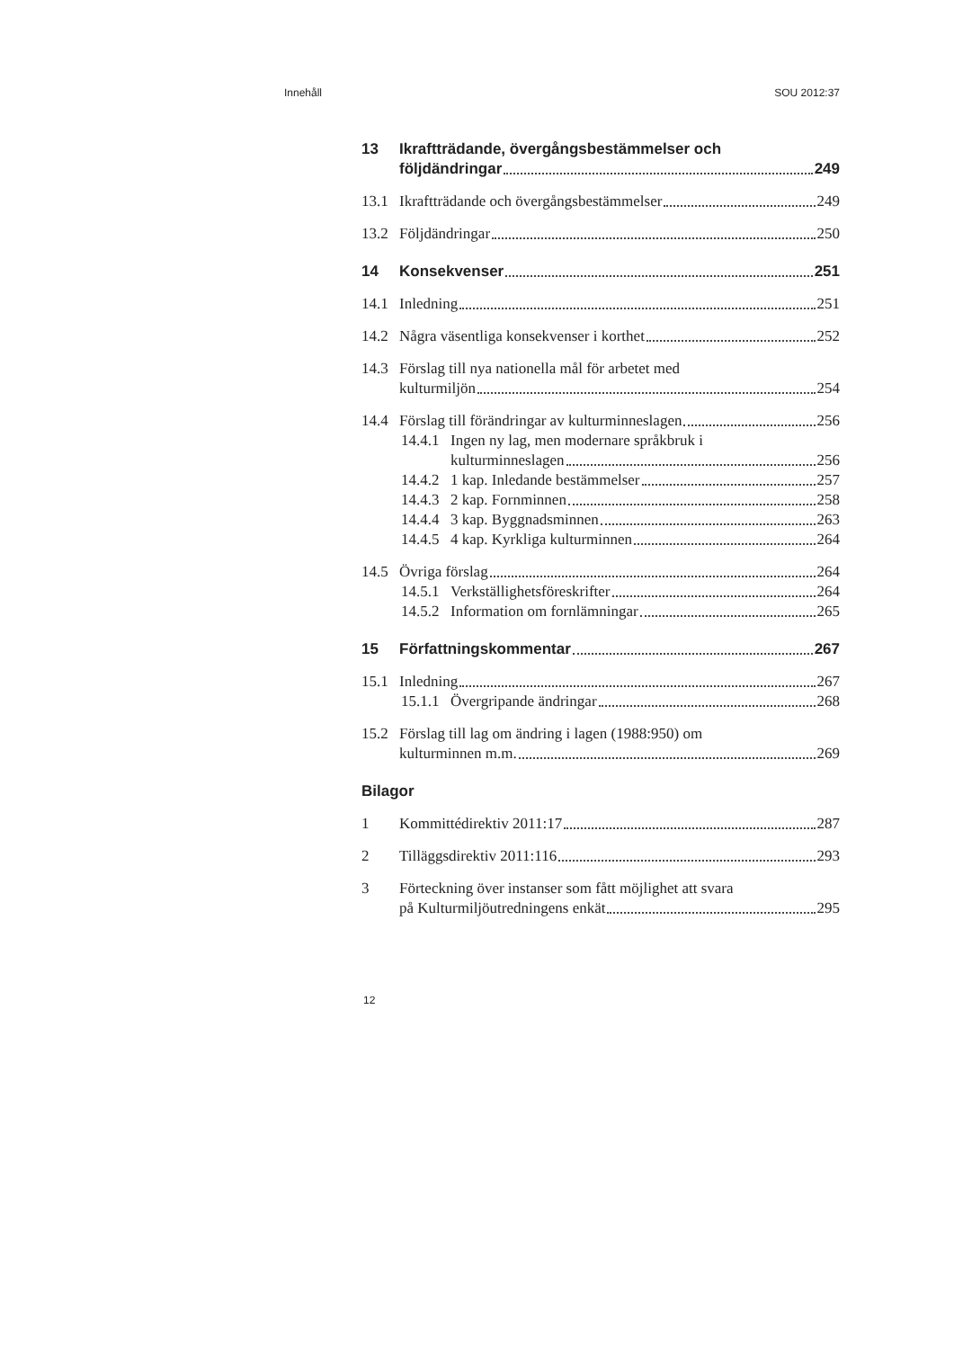Innehåll SOU 2012:37
13 Ikraftträdande, övergångsbestämmelser och
följdändringar 249
13.1 Ikraftträdande och övergångsbestämmelser 249
13.2 Följdändringar 250
14 Konsekvenser 251
14.1 Inledning 251
14.2 Några väsentliga konsekvenser i korthet 252
14.3 Förslag till nya nationella mål för arbetet med
kulturmiljön 254
14.4 Förslag till förändringar av kulturminneslagen 256
14.4.1 Ingen ny lag, men modernare språkbruk i
kulturminneslagen 256
14.4.2 1 kap. Inledande bestämmelser 257
14.4.3 2 kap. Fornminnen 258
14.4.4 3 kap. Byggnadsminnen 263
14.4.5 4 kap. Kyrkliga kulturminnen 264
14.5 Övriga förslag 264
14.5.1 Verkställighetsföreskrifter 264
14.5.2 Information om fornlämningar 265
15 Författningskommentar 267
15.1 Inledning 267
15.1.1 Övergripande ändringar 268
15.2 Förslag till lag om ändring i lagen (1988:950) om
kulturminnen m.m. 269
Bilagor
1 Kommittédirektiv 2011:17 287
2 Tilläggsdirektiv 2011:116 293
3 Förteckning över instanser som fått möjlighet att svara
på Kulturmiljöutredningens enkät 295
12